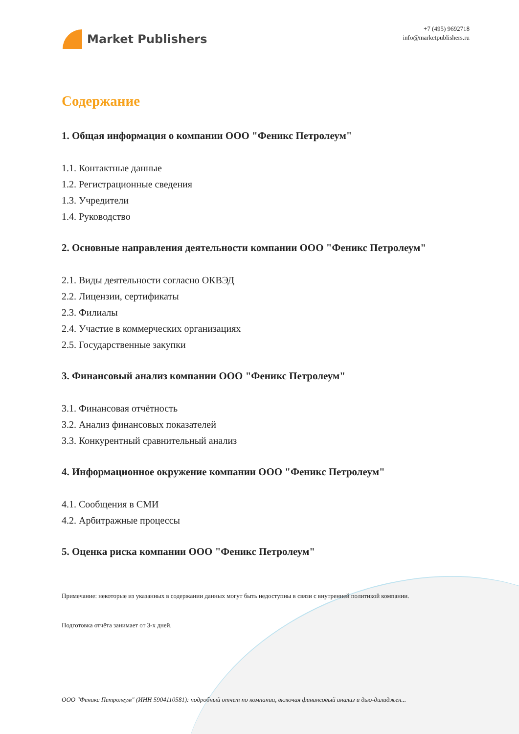Market Publishers
+7 (495) 9692718
info@marketpublishers.ru
Содержание
1. Общая информация о компании ООО "Феникс Петролеум"
1.1. Контактные данные
1.2. Регистрационные сведения
1.3. Учредители
1.4. Руководство
2. Основные направления деятельности компании ООО "Феникс Петролеум"
2.1. Виды деятельности согласно ОКВЭД
2.2. Лицензии, сертификаты
2.3. Филиалы
2.4. Участие в коммерческих организациях
2.5. Государственные закупки
3. Финансовый анализ компании ООО "Феникс Петролеум"
3.1. Финансовая отчётность
3.2. Анализ финансовых показателей
3.3. Конкурентный сравнительный анализ
4. Информационное окружение компании ООО "Феникс Петролеум"
4.1. Сообщения в СМИ
4.2. Арбитражные процессы
5. Оценка риска компании ООО "Феникс Петролеум"
Примечание: некоторые из указанных в содержании данных могут быть недоступны в связи с внутренней политикой компании.
Подготовка отчёта занимает от 3-х дней.
ООО "Феникс Петролеум" (ИНН 5904110581): подробный отчет по компании, включая финансовый анализ и дью-дилиджен...